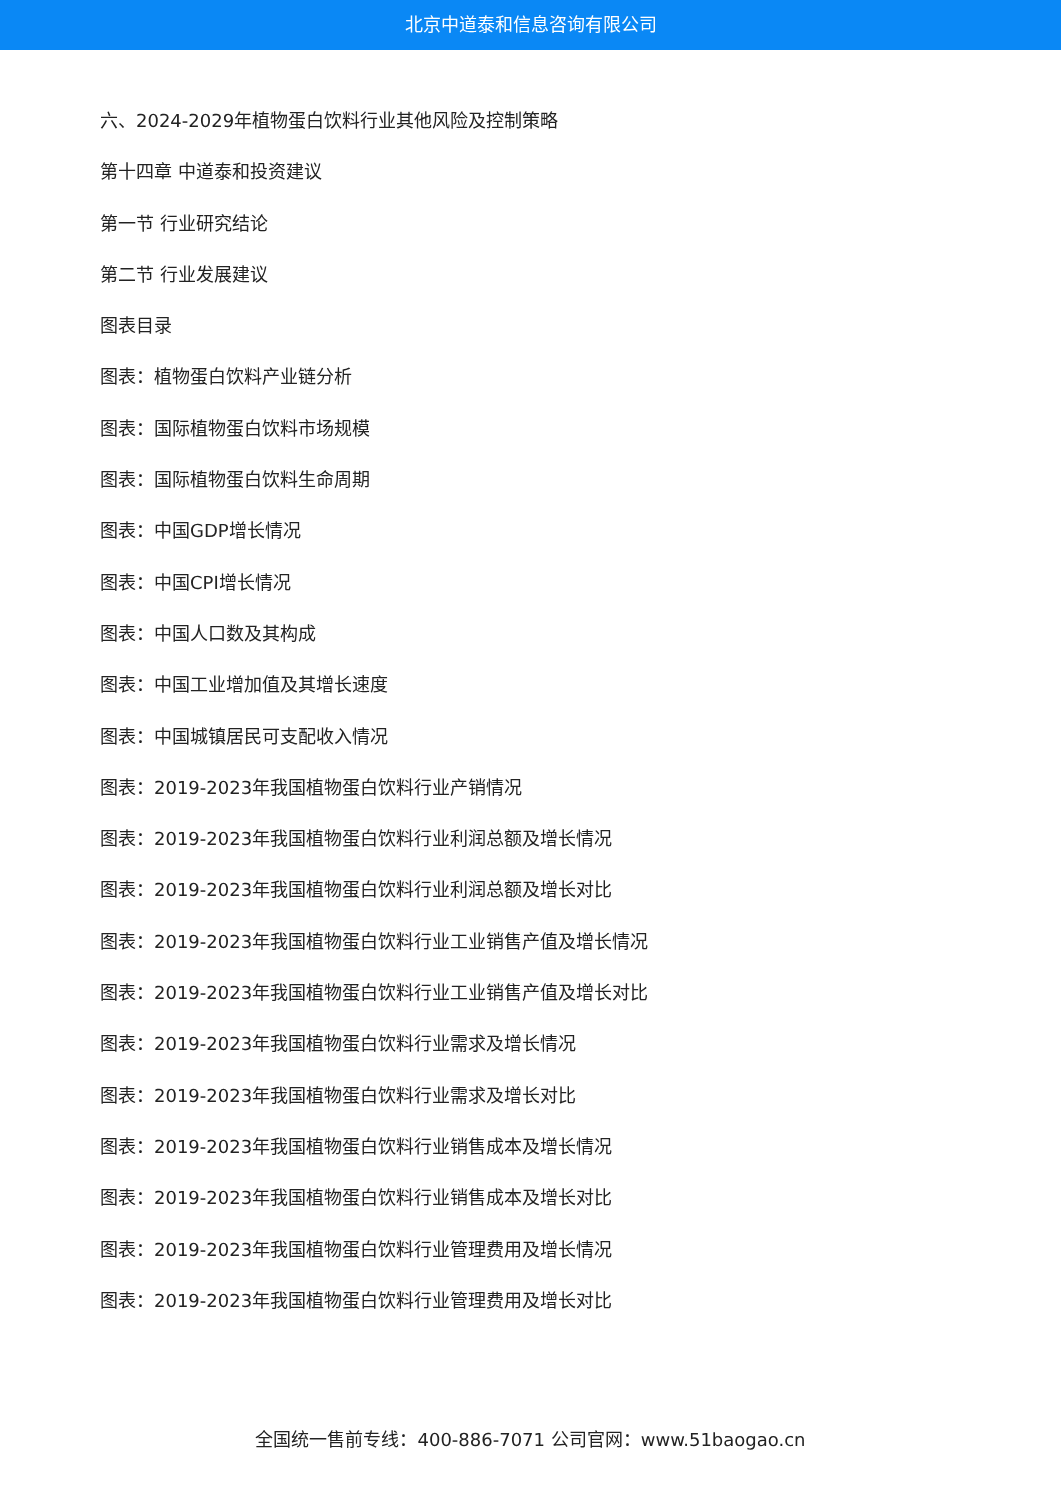北京中道泰和信息咨询有限公司
六、2024-2029年植物蛋白饮料行业其他风险及控制策略
第十四章 中道泰和投资建议
第一节 行业研究结论
第二节 行业发展建议
图表目录
图表：植物蛋白饮料产业链分析
图表：国际植物蛋白饮料市场规模
图表：国际植物蛋白饮料生命周期
图表：中国GDP增长情况
图表：中国CPI增长情况
图表：中国人口数及其构成
图表：中国工业增加值及其增长速度
图表：中国城镇居民可支配收入情况
图表：2019-2023年我国植物蛋白饮料行业产销情况
图表：2019-2023年我国植物蛋白饮料行业利润总额及增长情况
图表：2019-2023年我国植物蛋白饮料行业利润总额及增长对比
图表：2019-2023年我国植物蛋白饮料行业工业销售产值及增长情况
图表：2019-2023年我国植物蛋白饮料行业工业销售产值及增长对比
图表：2019-2023年我国植物蛋白饮料行业需求及增长情况
图表：2019-2023年我国植物蛋白饮料行业需求及增长对比
图表：2019-2023年我国植物蛋白饮料行业销售成本及增长情况
图表：2019-2023年我国植物蛋白饮料行业销售成本及增长对比
图表：2019-2023年我国植物蛋白饮料行业管理费用及增长情况
图表：2019-2023年我国植物蛋白饮料行业管理费用及增长对比
全国统一售前专线：400-886-7071 公司官网：www.51baogao.cn